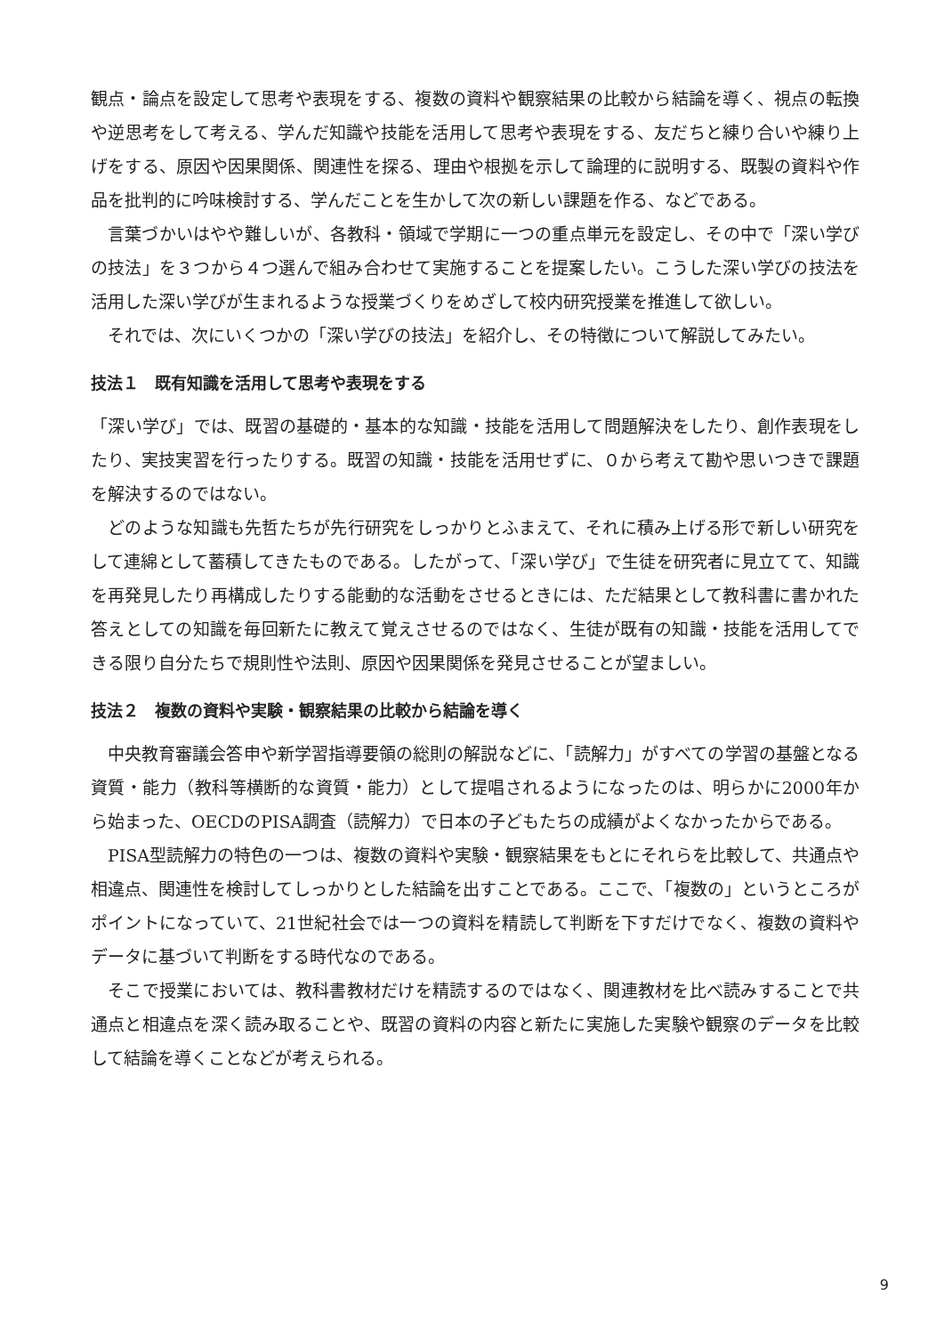観点・論点を設定して思考や表現をする、複数の資料や観察結果の比較から結論を導く、視点の転換や逆思考をして考える、学んだ知識や技能を活用して思考や表現をする、友だちと練り合いや練り上げをする、原因や因果関係、関連性を探る、理由や根拠を示して論理的に説明する、既製の資料や作品を批判的に吟味検討する、学んだことを生かして次の新しい課題を作る、などである。
言葉づかいはやや難しいが、各教科・領域で学期に一つの重点単元を設定し、その中で「深い学びの技法」を３つから４つ選んで組み合わせて実施することを提案したい。こうした深い学びの技法を活用した深い学びが生まれるような授業づくりをめざして校内研究授業を推進して欲しい。
それでは、次にいくつかの「深い学びの技法」を紹介し、その特徴について解説してみたい。
技法１　既有知識を活用して思考や表現をする
「深い学び」では、既習の基礎的・基本的な知識・技能を活用して問題解決をしたり、創作表現をしたり、実技実習を行ったりする。既習の知識・技能を活用せずに、０から考えて勘や思いつきで課題を解決するのではない。
どのような知識も先哲たちが先行研究をしっかりとふまえて、それに積み上げる形で新しい研究をして連綿として蓄積してきたものである。したがって、「深い学び」で生徒を研究者に見立てて、知識を再発見したり再構成したりする能動的な活動をさせるときには、ただ結果として教科書に書かれた答えとしての知識を毎回新たに教えて覚えさせるのではなく、生徒が既有の知識・技能を活用してできる限り自分たちで規則性や法則、原因や因果関係を発見させることが望ましい。
技法２　複数の資料や実験・観察結果の比較から結論を導く
中央教育審議会答申や新学習指導要領の総則の解説などに、「読解力」がすべての学習の基盤となる資質・能力（教科等横断的な資質・能力）として提唱されるようになったのは、明らかに2000年から始まった、OECDのPISA調査（読解力）で日本の子どもたちの成績がよくなかったからである。
PISA型読解力の特色の一つは、複数の資料や実験・観察結果をもとにそれらを比較して、共通点や相違点、関連性を検討してしっかりとした結論を出すことである。ここで、「複数の」というところがポイントになっていて、21世紀社会では一つの資料を精読して判断を下すだけでなく、複数の資料やデータに基づいて判断をする時代なのである。
そこで授業においては、教科書教材だけを精読するのではなく、関連教材を比べ読みすることで共通点と相違点を深く読み取ることや、既習の資料の内容と新たに実施した実験や観察のデータを比較して結論を導くことなどが考えられる。
9